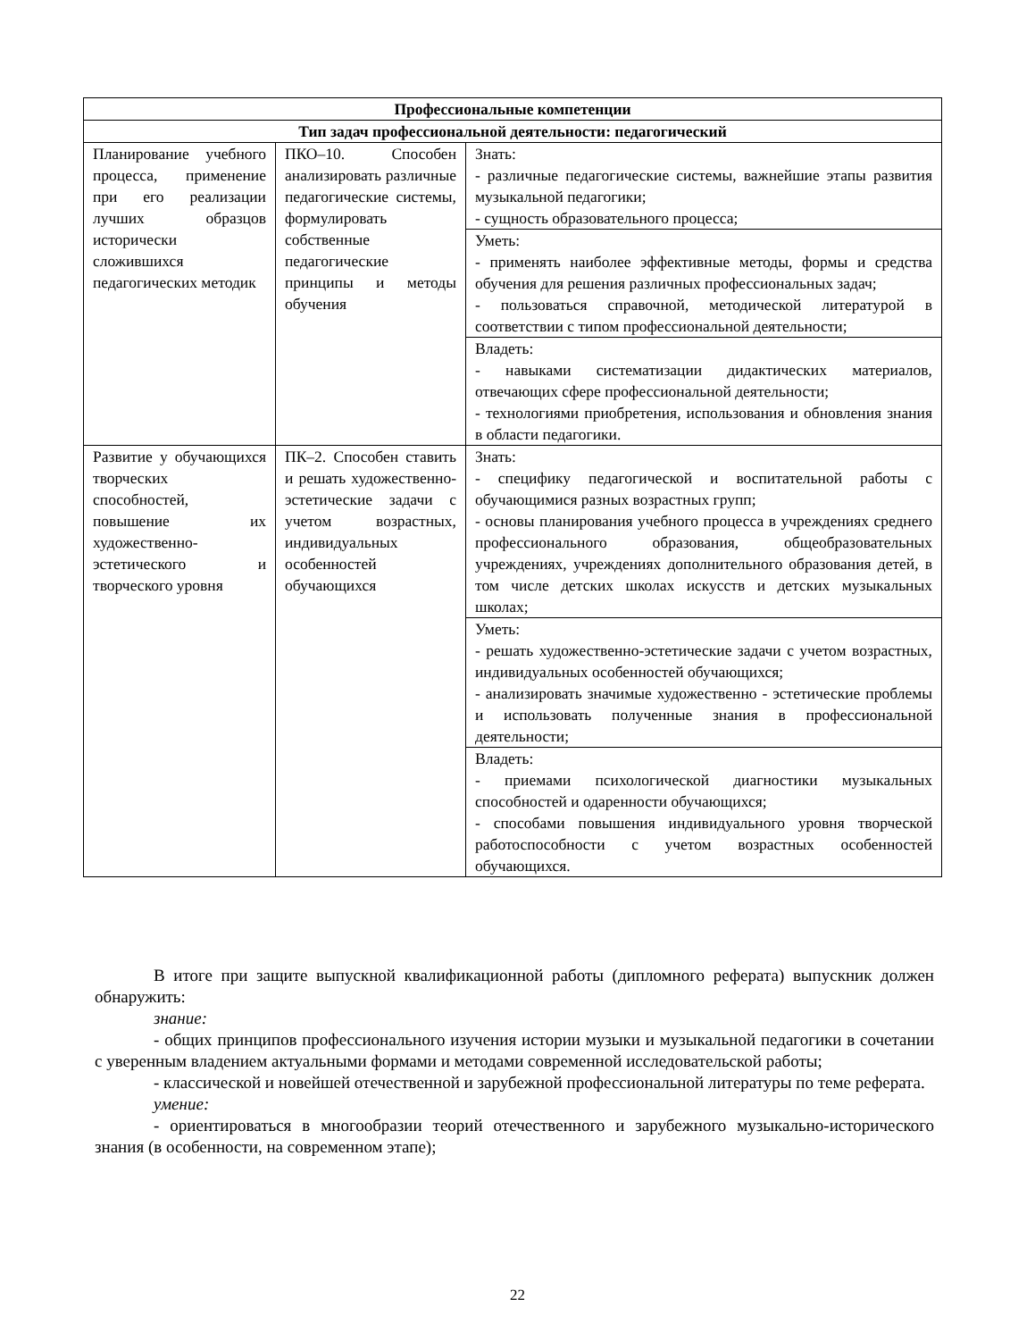| Профессиональные компетенции | | |
| --- | --- | --- |
| Тип задач профессиональной деятельности: педагогический | | |
| Планирование учебного процесса, применение при его реализации лучших образцов исторически сложившихся педагогических методик | ПКО–10. Способен анализировать различные педагогические системы, формулировать собственные педагогические принципы и методы обучения | Знать: - различные педагогические системы, важнейшие этапы развития музыкальной педагогики; - сущность образовательного процесса; |
| | | Уметь: - применять наиболее эффективные методы, формы и средства обучения для решения различных профессиональных задач; - пользоваться справочной, методической литературой в соответствии с типом профессиональной деятельности; |
| | | Владеть: - навыками систематизации дидактических материалов, отвечающих сфере профессиональной деятельности; - технологиями приобретения, использования и обновления знания в области педагогики. |
| Развитие у обучающихся творческих способностей, повышение их художественно-эстетического и творческого уровня | ПК–2. Способен ставить и решать художественно-эстетические задачи с учетом возрастных, индивидуальных особенностей обучающихся | Знать: - специфику педагогической и воспитательной работы с обучающимися разных возрастных групп; - основы планирования учебного процесса в учреждениях среднего профессионального образования, общеобразовательных учреждениях, учреждениях дополнительного образования детей, в том числе детских школах искусств и детских музыкальных школах; |
| | | Уметь: - решать художественно-эстетические задачи с учетом возрастных, индивидуальных особенностей обучающихся; - анализировать значимые художественно - эстетические проблемы и использовать полученные знания в профессиональной деятельности; |
| | | Владеть: - приемами психологической диагностики музыкальных способностей и одаренности обучающихся; - способами повышения индивидуального уровня творческой работоспособности с учетом возрастных особенностей обучающихся. |
В итоге при защите выпускной квалификационной работы (дипломного реферата) выпускник должен обнаружить:
знание:
- общих принципов профессионального изучения истории музыки и музыкальной педагогики в сочетании с уверенным владением актуальными формами и методами современной исследовательской работы;
- классической и новейшей отечественной и зарубежной профессиональной литературы по теме реферата.
умение:
- ориентироваться в многообразии теорий отечественного и зарубежного музыкально-исторического знания (в особенности, на современном этапе);
22